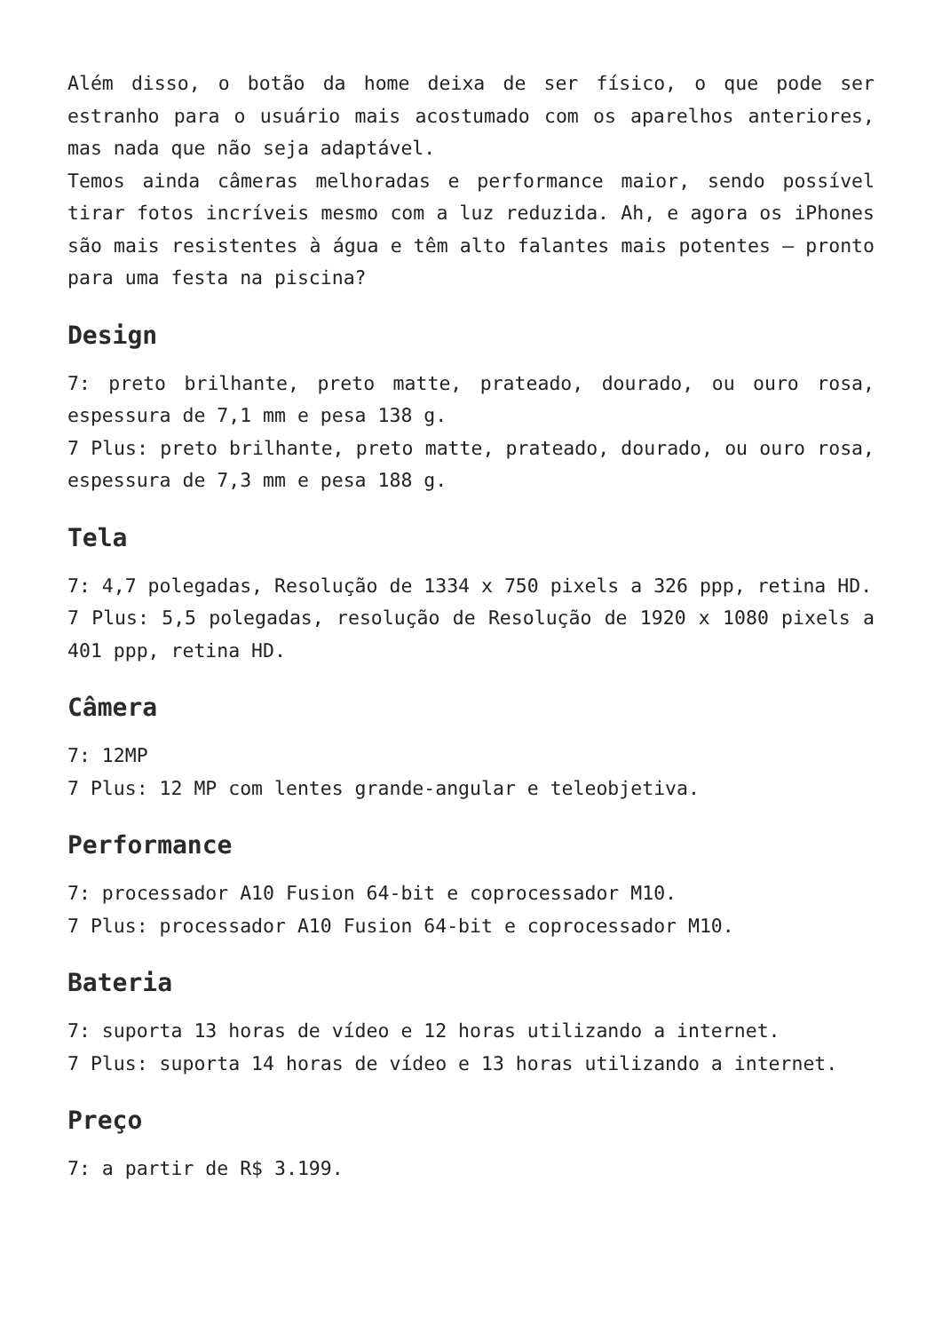Além disso, o botão da home deixa de ser físico, o que pode ser estranho para o usuário mais acostumado com os aparelhos anteriores, mas nada que não seja adaptável.
Temos ainda câmeras melhoradas e performance maior, sendo possível tirar fotos incríveis mesmo com a luz reduzida. Ah, e agora os iPhones são mais resistentes à água e têm alto falantes mais potentes – pronto para uma festa na piscina?
Design
7: preto brilhante, preto matte, prateado, dourado, ou ouro rosa, espessura de 7,1 mm e pesa 138 g.
7 Plus: preto brilhante, preto matte, prateado, dourado, ou ouro rosa, espessura de 7,3 mm e pesa 188 g.
Tela
7: 4,7 polegadas, Resolução de 1334 x 750 pixels a 326 ppp, retina HD.
7 Plus: 5,5 polegadas, resolução de Resolução de 1920 x 1080 pixels a 401 ppp, retina HD.
Câmera
7: 12MP
7 Plus: 12 MP com lentes grande-angular e teleobjetiva.
Performance
7: processador A10 Fusion 64-bit e coprocessador M10.
7 Plus: processador A10 Fusion 64-bit e coprocessador M10.
Bateria
7: suporta 13 horas de vídeo e 12 horas utilizando a internet.
7 Plus: suporta 14 horas de vídeo e 13 horas utilizando a internet.
Preço
7: a partir de R$ 3.199.